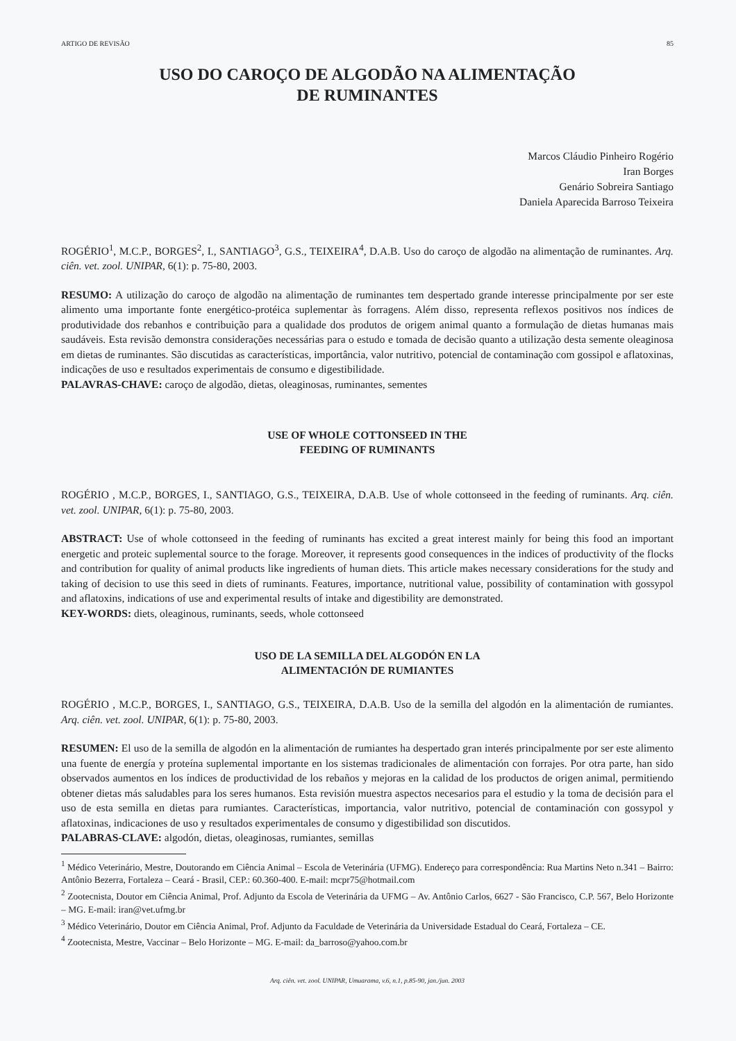ARTIGO DE REVISÃO 85
USO DO CAROÇO DE ALGODÃO NA ALIMENTAÇÃO
DE RUMINANTES
Marcos Cláudio Pinheiro Rogério
Iran Borges
Genário Sobreira Santiago
Daniela Aparecida Barroso Teixeira
ROGÉRIO<sup>1</sup>, M.C.P., BORGES<sup>2</sup>, I., SANTIAGO<sup>3</sup>, G.S., TEIXEIRA<sup>4</sup>, D.A.B. Uso do caroço de algodão na alimentação de ruminantes. Arq. ciên. vet. zool. UNIPAR, 6(1): p. 75-80, 2003.
RESUMO: A utilização do caroço de algodão na alimentação de ruminantes tem despertado grande interesse principalmente por ser este alimento uma importante fonte energético-protéica suplementar às forragens. Além disso, representa reflexos positivos nos índices de produtividade dos rebanhos e contribuição para a qualidade dos produtos de origem animal quanto a formulação de dietas humanas mais saudáveis. Esta revisão demonstra considerações necessárias para o estudo e tomada de decisão quanto a utilização desta semente oleaginosa em dietas de ruminantes. São discutidas as características, importância, valor nutritivo, potencial de contaminação com gossipol e aflatoxinas, indicações de uso e resultados experimentais de consumo e digestibilidade.
PALAVRAS-CHAVE: caroço de algodão, dietas, oleaginosas, ruminantes, sementes
USE OF WHOLE COTTONSEED IN THE
FEEDING OF RUMINANTS
ROGÉRIO , M.C.P., BORGES, I., SANTIAGO, G.S., TEIXEIRA, D.A.B. Use of whole cottonseed in the feeding of ruminants. Arq. ciên. vet. zool. UNIPAR, 6(1): p. 75-80, 2003.
ABSTRACT: Use of whole cottonseed in the feeding of ruminants has excited a great interest mainly for being this food an important energetic and proteic suplemental source to the forage. Moreover, it represents good consequences in the indices of productivity of the flocks and contribution for quality of animal products like ingredients of human diets. This article makes necessary considerations for the study and taking of decision to use this seed in diets of ruminants. Features, importance, nutritional value, possibility of contamination with gossypol and aflatoxins, indications of use and experimental results of intake and digestibility are demonstrated.
KEY-WORDS: diets, oleaginous, ruminants, seeds, whole cottonseed
USO DE LA SEMILLA DEL ALGODÓN EN LA
ALIMENTACIÓN DE RUMIANTES
ROGÉRIO , M.C.P., BORGES, I., SANTIAGO, G.S., TEIXEIRA, D.A.B. Uso de la semilla del algodón en la alimentación de rumiantes. Arq. ciên. vet. zool. UNIPAR, 6(1): p. 75-80, 2003.
RESUMEN: El uso de la semilla de algodón en la alimentación de rumiantes ha despertado gran interés principalmente por ser este alimento una fuente de energía y proteína suplemental importante en los sistemas tradicionales de alimentación con forrajes. Por otra parte, han sido observados aumentos en los índices de productividad de los rebaños y mejoras en la calidad de los productos de origen animal, permitiendo obtener dietas más saludables para los seres humanos. Esta revisión muestra aspectos necesarios para el estudio y la toma de decisión para el uso de esta semilla en dietas para rumiantes. Características, importancia, valor nutritivo, potencial de contaminación con gossypol y aflatoxinas, indicaciones de uso y resultados experimentales de consumo y digestibilidad son discutidos.
PALABRAS-CLAVE: algodón, dietas, oleaginosas, rumiantes, semillas
<sup>1</sup> Médico Veterinário, Mestre, Doutorando em Ciência Animal – Escola de Veterinária (UFMG). Endereço para correspondência: Rua Martins Neto n.341 – Bairro: Antônio Bezerra, Fortaleza – Ceará - Brasil, CEP.: 60.360-400. E-mail: mcpr75@hotmail.com
<sup>2</sup> Zootecnista, Doutor em Ciência Animal, Prof. Adjunto da Escola de Veterinária da UFMG – Av. Antônio Carlos, 6627 - São Francisco, C.P. 567, Belo Horizonte – MG. E-mail: iran@vet.ufmg.br
<sup>3</sup> Médico Veterinário, Doutor em Ciência Animal, Prof. Adjunto da Faculdade de Veterinária da Universidade Estadual do Ceará, Fortaleza – CE.
<sup>4</sup> Zootecnista, Mestre, Vaccinar – Belo Horizonte – MG. E-mail: da_barroso@yahoo.com.br
Arq. ciên. vet. zool. UNIPAR, Umuarama, v.6, n.1, p.85-90, jan./jun. 2003